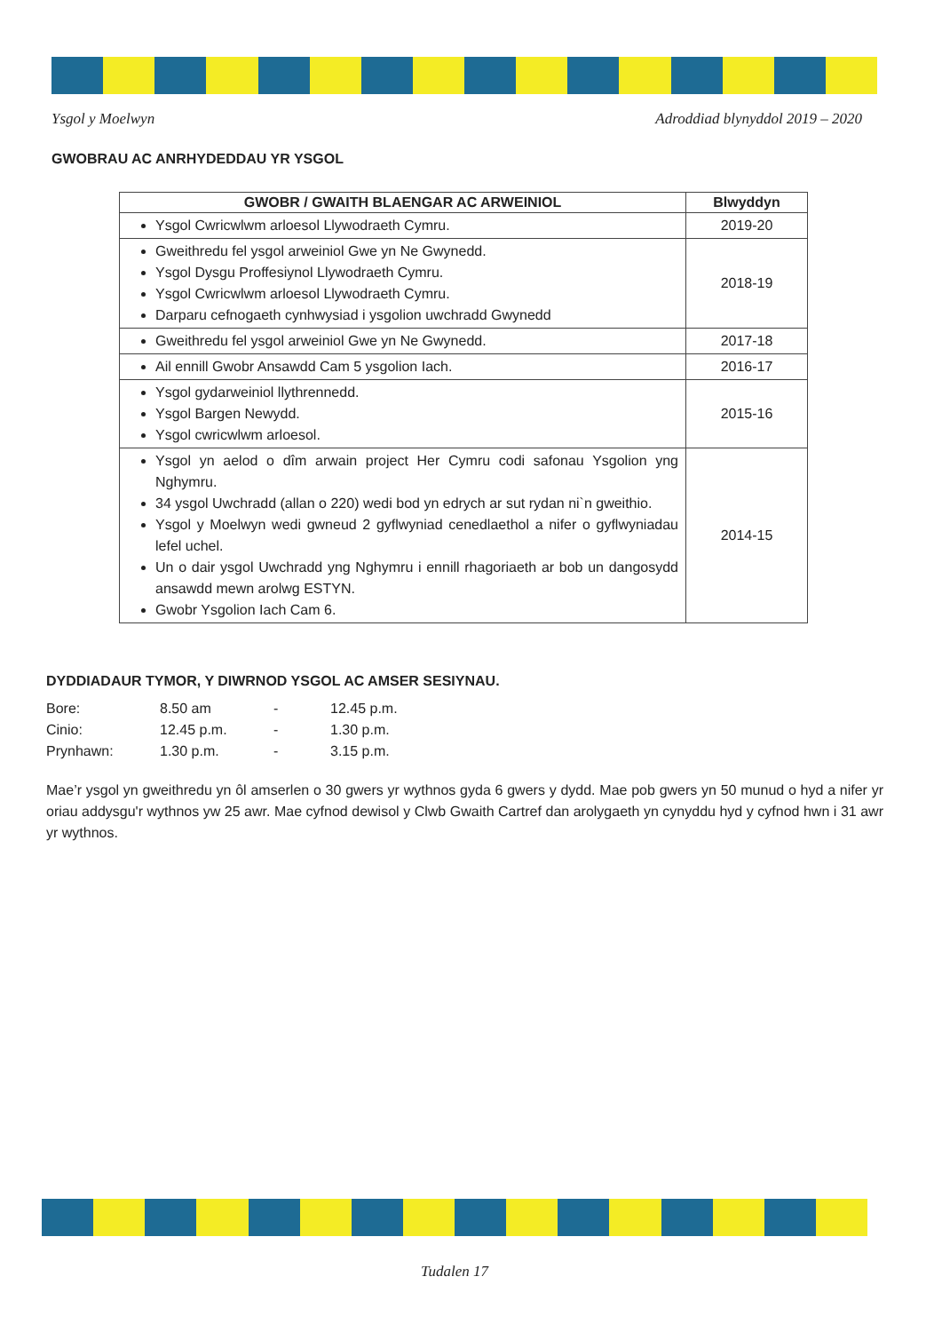Ysgol y Moelwyn Adroddiad blynyddol 2019 – 2020
GWOBRAU AC ANRHYDEDDAU YR YSGOL
| GWOBR / GWAITH BLAENGAR AC ARWEINIOL | Blwyddyn |
| --- | --- |
| Ysgol Cwricwlwm arloesol Llywodraeth Cymru. | 2019-20 |
| Gweithredu fel ysgol arweiniol Gwe yn Ne Gwynedd. Ysgol Dysgu Proffesiynol Llywodraeth Cymru. Ysgol Cwricwlwm arloesol Llywodraeth Cymru. Darparu cefnogaeth cynhwysiad i ysgolion uwchradd Gwynedd | 2018-19 |
| Gweithredu fel ysgol arweiniol Gwe yn Ne Gwynedd. | 2017-18 |
| Ail ennill Gwobr Ansawdd Cam 5 ysgolion Iach. | 2016-17 |
| Ysgol gydarweiniol llythrennedd. Ysgol Bargen Newydd. Ysgol cwricwlwm arloesol. | 2015-16 |
| Ysgol yn aelod o dîm arwain project Her Cymru codi safonau Ysgolion yng Nghymru. 34 ysgol Uwchradd (allan o 220) wedi bod yn edrych ar sut rydan ni`n gweithio. Ysgol y Moelwyn wedi gwneud 2 gyflwyniad cenedlaethol a nifer o gyflwyniadau lefel uchel. Un o dair ysgol Uwchradd yng Nghymru i ennill rhagoriaeth ar bob un dangosydd ansawdd mewn arolwg ESTYN. Gwobr Ysgolion Iach Cam 6. | 2014-15 |
DYDDIADAUR TYMOR, Y DIWRNOD YSGOL AC AMSER SESIYNAU.
Bore: 8.50 am - 12.45 p.m.
Cinio: 12.45 p.m. - 1.30 p.m.
Prynhawn: 1.30 p.m. - 3.15 p.m.
Mae’r ysgol yn gweithredu yn ôl amserlen o 30 gwers yr wythnos gyda 6 gwers y dydd. Mae pob gwers yn 50 munud o hyd a nifer yr oriau addysgu'r wythnos yw 25 awr. Mae cyfnod dewisol y Clwb Gwaith Cartref dan arolygaeth yn cynyddu hyd y cyfnod hwn i 31 awr yr wythnos.
Tudalen 17